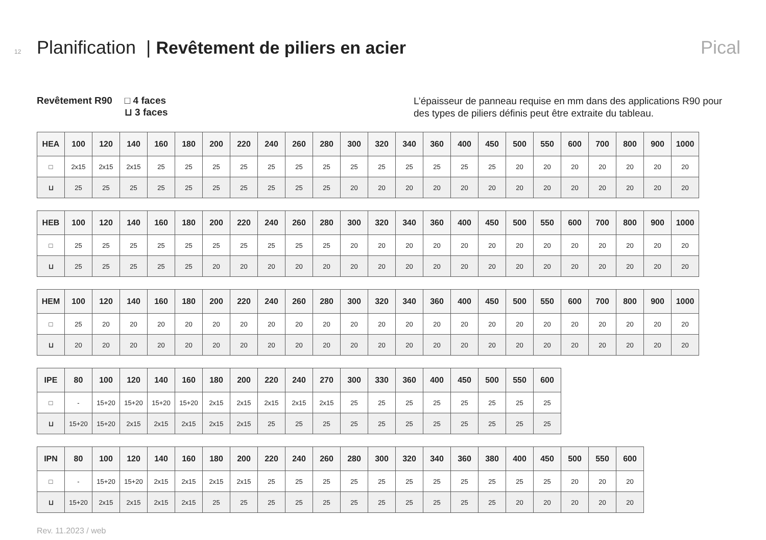12 Planification | Revêtement de piliers en acier Pical
Revêtement R90 □ 4 faces
⊔ 3 faces
L’épaisseur de panneau requise en mm dans des applications R90 pour des types de piliers définis peut être extraite du tableau.
| HEA | 100 | 120 | 140 | 160 | 180 | 200 | 220 | 240 | 260 | 280 | 300 | 320 | 340 | 360 | 400 | 450 | 500 | 550 | 600 | 700 | 800 | 900 | 1000 |
| --- | --- | --- | --- | --- | --- | --- | --- | --- | --- | --- | --- | --- | --- | --- | --- | --- | --- | --- | --- | --- | --- | --- | --- |
| □ | 2x15 | 2x15 | 2x15 | 25 | 25 | 25 | 25 | 25 | 25 | 25 | 25 | 25 | 25 | 25 | 25 | 25 | 20 | 20 | 20 | 20 | 20 | 20 | 20 |
| ⊔ | 25 | 25 | 25 | 25 | 25 | 25 | 25 | 25 | 25 | 25 | 20 | 20 | 20 | 20 | 20 | 20 | 20 | 20 | 20 | 20 | 20 | 20 | 20 |
| HEB | 100 | 120 | 140 | 160 | 180 | 200 | 220 | 240 | 260 | 280 | 300 | 320 | 340 | 360 | 400 | 450 | 500 | 550 | 600 | 700 | 800 | 900 | 1000 |
| --- | --- | --- | --- | --- | --- | --- | --- | --- | --- | --- | --- | --- | --- | --- | --- | --- | --- | --- | --- | --- | --- | --- | --- |
| □ | 25 | 25 | 25 | 25 | 25 | 25 | 25 | 25 | 25 | 25 | 20 | 20 | 20 | 20 | 20 | 20 | 20 | 20 | 20 | 20 | 20 | 20 | 20 |
| ⊔ | 25 | 25 | 25 | 25 | 25 | 20 | 20 | 20 | 20 | 20 | 20 | 20 | 20 | 20 | 20 | 20 | 20 | 20 | 20 | 20 | 20 | 20 | 20 |
| HEM | 100 | 120 | 140 | 160 | 180 | 200 | 220 | 240 | 260 | 280 | 300 | 320 | 340 | 360 | 400 | 450 | 500 | 550 | 600 | 700 | 800 | 900 | 1000 |
| --- | --- | --- | --- | --- | --- | --- | --- | --- | --- | --- | --- | --- | --- | --- | --- | --- | --- | --- | --- | --- | --- | --- | --- |
| □ | 25 | 20 | 20 | 20 | 20 | 20 | 20 | 20 | 20 | 20 | 20 | 20 | 20 | 20 | 20 | 20 | 20 | 20 | 20 | 20 | 20 | 20 | 20 |
| ⊔ | 20 | 20 | 20 | 20 | 20 | 20 | 20 | 20 | 20 | 20 | 20 | 20 | 20 | 20 | 20 | 20 | 20 | 20 | 20 | 20 | 20 | 20 | 20 |
| IPE | 80 | 100 | 120 | 140 | 160 | 180 | 200 | 220 | 240 | 270 | 300 | 330 | 360 | 400 | 450 | 500 | 550 | 600 |
| --- | --- | --- | --- | --- | --- | --- | --- | --- | --- | --- | --- | --- | --- | --- | --- | --- | --- | --- |
| □ | - | 15+20 | 15+20 | 15+20 | 15+20 | 2x15 | 2x15 | 2x15 | 2x15 | 2x15 | 25 | 25 | 25 | 25 | 25 | 25 | 25 | 25 |
| ⊔ | 15+20 | 15+20 | 2x15 | 2x15 | 2x15 | 2x15 | 2x15 | 25 | 25 | 25 | 25 | 25 | 25 | 25 | 25 | 25 | 25 | 25 |
| IPN | 80 | 100 | 120 | 140 | 160 | 180 | 200 | 220 | 240 | 260 | 280 | 300 | 320 | 340 | 360 | 380 | 400 | 450 | 500 | 550 | 600 |
| --- | --- | --- | --- | --- | --- | --- | --- | --- | --- | --- | --- | --- | --- | --- | --- | --- | --- | --- | --- | --- | --- |
| □ | - | 15+20 | 15+20 | 2x15 | 2x15 | 2x15 | 2x15 | 25 | 25 | 25 | 25 | 25 | 25 | 25 | 25 | 25 | 25 | 25 | 20 | 20 | 20 |
| ⊔ | 15+20 | 2x15 | 2x15 | 2x15 | 2x15 | 25 | 25 | 25 | 25 | 25 | 25 | 25 | 25 | 25 | 25 | 25 | 20 | 20 | 20 | 20 | 20 |
Rev. 11.2023 / web